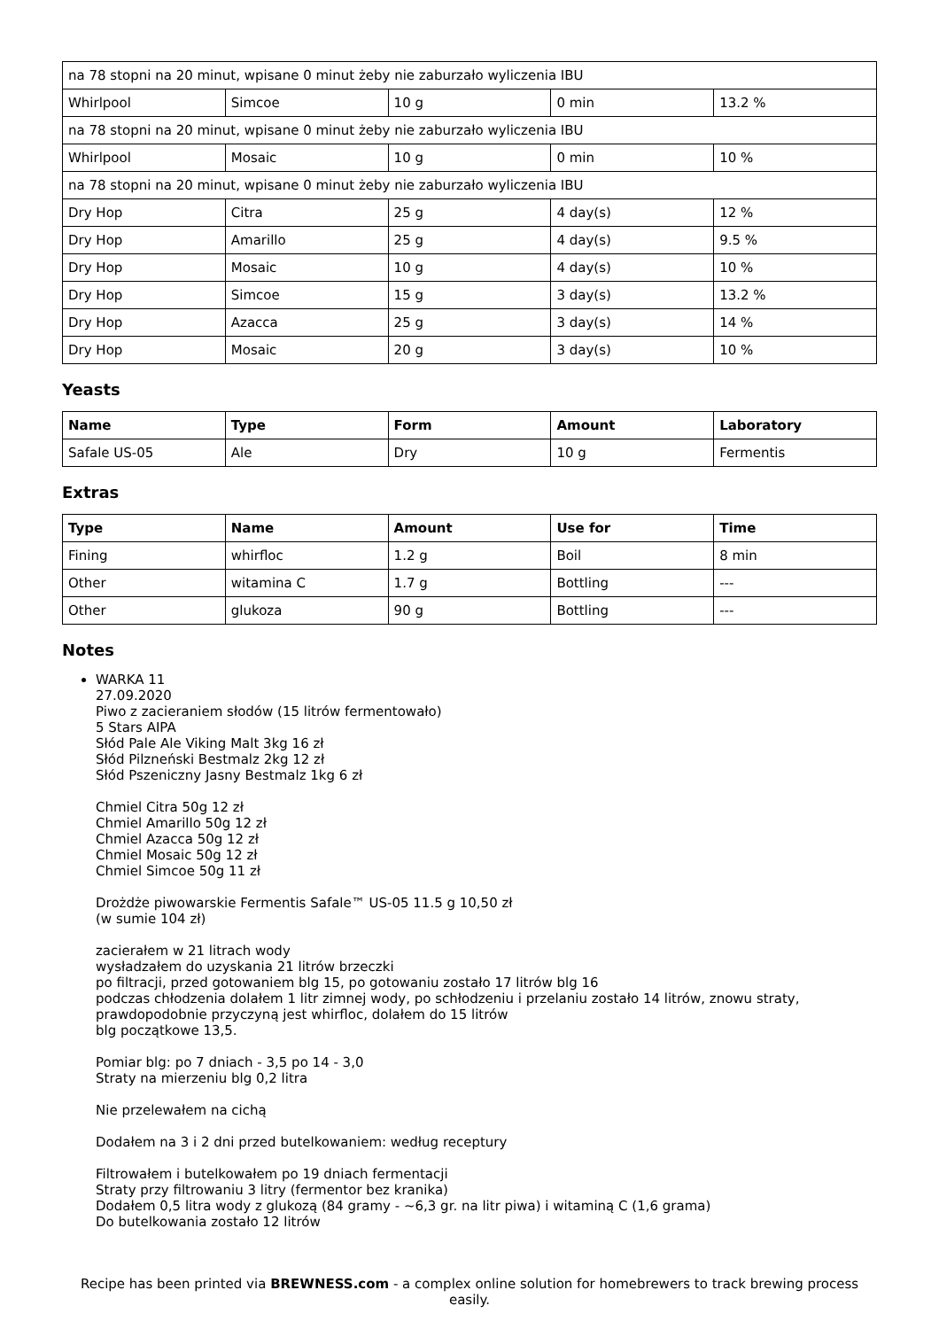| na 78 stopni na 20 minut, wpisane 0 minut żeby nie zaburzało wyliczenia IBU | | | | |
| Whirlpool | Simcoe | 10 g | 0 min | 13.2 % |
| na 78 stopni na 20 minut, wpisane 0 minut żeby nie zaburzało wyliczenia IBU | | | | |
| Whirlpool | Mosaic | 10 g | 0 min | 10 % |
| na 78 stopni na 20 minut, wpisane 0 minut żeby nie zaburzało wyliczenia IBU | | | | |
| Dry Hop | Citra | 25 g | 4 day(s) | 12 % |
| Dry Hop | Amarillo | 25 g | 4 day(s) | 9.5 % |
| Dry Hop | Mosaic | 10 g | 4 day(s) | 10 % |
| Dry Hop | Simcoe | 15 g | 3 day(s) | 13.2 % |
| Dry Hop | Azacca | 25 g | 3 day(s) | 14 % |
| Dry Hop | Mosaic | 20 g | 3 day(s) | 10 % |
Yeasts
| Name | Type | Form | Amount | Laboratory |
| --- | --- | --- | --- | --- |
| Safale US-05 | Ale | Dry | 10 g | Fermentis |
Extras
| Type | Name | Amount | Use for | Time |
| --- | --- | --- | --- | --- |
| Fining | whirfloc | 1.2 g | Boil | 8 min |
| Other | witamina C | 1.7 g | Bottling | --- |
| Other | glukoza | 90 g | Bottling | --- |
Notes
WARKA 11
27.09.2020
Piwo z zacieraniem słodów (15 litrów fermentowało)
5 Stars AIPA
Słód Pale Ale Viking Malt 3kg 16 zł
Słód Pilzneński Bestmalz 2kg 12 zł
Słód Pszeniczny Jasny Bestmalz 1kg 6 zł
Chmiel Citra 50g 12 zł
Chmiel Amarillo 50g 12 zł
Chmiel Azacca 50g 12 zł
Chmiel Mosaic 50g 12 zł
Chmiel Simcoe 50g 11 zł
Drożdże piwowarskie Fermentis Safale™ US-05 11.5 g 10,50 zł
(w sumie 104 zł)
zacierałem w 21 litrach wody
wysładzałem do uzyskania 21 litrów brzeczki
po filtracji, przed gotowaniem blg 15, po gotowaniu zostało 17 litrów blg 16
podczas chłodzenia dolałem 1 litr zimnej wody, po schłodzeniu i przelaniu zostało 14 litrów, znowu straty, prawdopodobnie przyczyną jest whirfloc, dolałem do 15 litrów
blg początkowe 13,5.
Pomiar blg: po 7 dniach - 3,5 po 14 - 3,0
Straty na mierzeniu blg 0,2 litra
Nie przelewałem na cichą
Dodałem na 3 i 2 dni przed butelkowaniem: według receptury
Filtrowałem i butelkowałem po 19 dniach fermentacji
Straty przy filtrowaniu 3 litry (fermentor bez kranika)
Dodałem 0,5 litra wody z glukozą (84 gramy - ~6,3 gr. na litr piwa) i witaminą C (1,6 grama)
Do butelkowania zostało 12 litrów
Recipe has been printed via BREWNESS.com - a complex online solution for homebrewers to track brewing process easily.